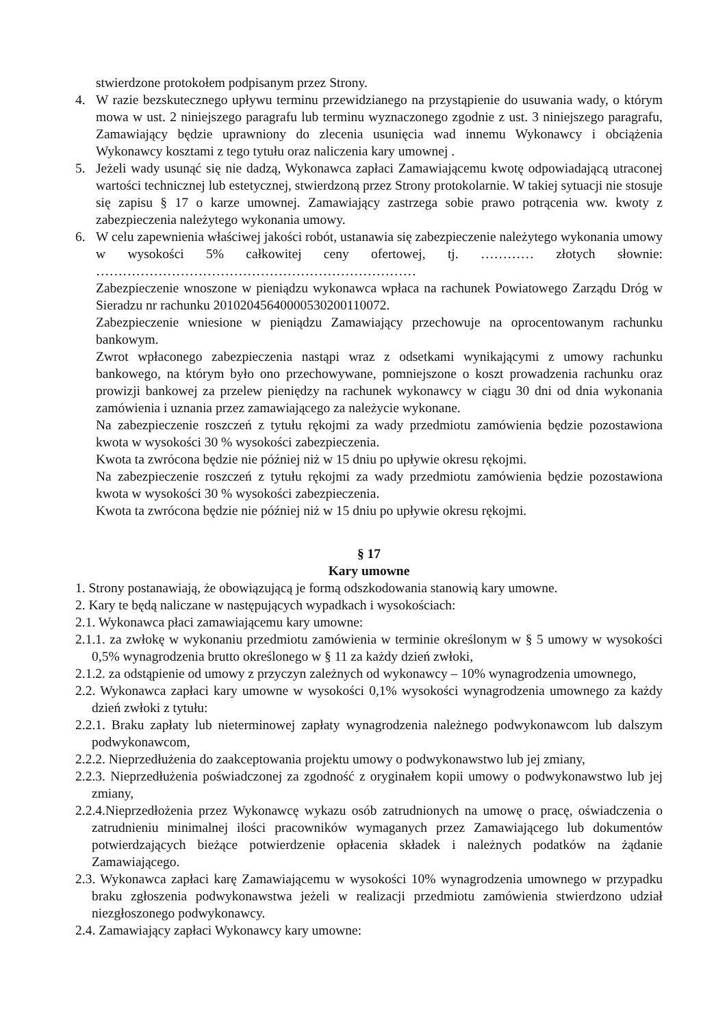stwierdzone protokołem podpisanym przez Strony.
4. W razie bezskutecznego upływu terminu przewidzianego na przystąpienie do usuwania wady, o którym mowa w ust. 2 niniejszego paragrafu lub terminu wyznaczonego zgodnie z ust. 3 niniejszego paragrafu, Zamawiający będzie uprawniony do zlecenia usunięcia wad innemu Wykonawcy i obciążenia Wykonawcy kosztami z tego tytułu oraz naliczenia kary umownej .
5. Jeżeli wady usunąć się nie dadzą, Wykonawca zapłaci Zamawiającemu kwotę odpowiadającą utraconej wartości technicznej lub estetycznej, stwierdzoną przez Strony protokolarnie. W takiej sytuacji nie stosuje się zapisu § 17 o karze umownej. Zamawiający zastrzega sobie prawo potrącenia ww. kwoty z zabezpieczenia należytego wykonania umowy.
6. W celu zapewnienia właściwej jakości robót, ustanawia się zabezpieczenie należytego wykonania umowy w wysokości 5% całkowitej ceny ofertowej, tj. ………… złotych słownie: ………………………………………………………………
Zabezpieczenie wnoszone w pieniądzu wykonawca wpłaca na rachunek Powiatowego Zarządu Dróg w Sieradzu nr rachunku 20102045640000530200110072.
Zabezpieczenie wniesione w pieniądzu Zamawiający przechowuje na oprocentowanym rachunku bankowym.
Zwrot wpłaconego zabezpieczenia nastąpi wraz z odsetkami wynikającymi z umowy rachunku bankowego, na którym było ono przechowywane, pomniejszone o koszt prowadzenia rachunku oraz prowizji bankowej za przelew pieniędzy na rachunek wykonawcy w ciągu 30 dni od dnia wykonania zamówienia i uznania przez zamawiającego za należycie wykonane.
Na zabezpieczenie roszczeń z tytułu rękojmi za wady przedmiotu zamówienia będzie pozostawiona kwota w wysokości 30 % wysokości zabezpieczenia.
Kwota ta zwrócona będzie nie później niż w 15 dniu po upływie okresu rękojmi.
Na zabezpieczenie roszczeń z tytułu rękojmi za wady przedmiotu zamówienia będzie pozostawiona kwota w wysokości 30 % wysokości zabezpieczenia.
Kwota ta zwrócona będzie nie później niż w 15 dniu po upływie okresu rękojmi.
§ 17
Kary umowne
1. Strony postanawiają, że obowiązującą je formą odszkodowania stanowią kary umowne.
2. Kary te będą naliczane w następujących wypadkach i wysokościach:
2.1. Wykonawca płaci zamawiającemu kary umowne:
2.1.1. za zwłokę w wykonaniu przedmiotu zamówienia w terminie określonym w § 5 umowy w wysokości 0,5% wynagrodzenia brutto określonego w § 11 za każdy dzień zwłoki,
2.1.2. za odstąpienie od umowy z przyczyn zależnych od wykonawcy – 10% wynagrodzenia umownego,
2.2. Wykonawca zapłaci kary umowne w wysokości 0,1% wysokości wynagrodzenia umownego za każdy dzień zwłoki z tytułu:
2.2.1. Braku zapłaty lub nieterminowej zapłaty wynagrodzenia należnego podwykonawcom lub dalszym podwykonawcom,
2.2.2. Nieprzedłużenia do zaakceptowania projektu umowy o podwykonawstwo lub jej zmiany,
2.2.3. Nieprzedłużenia poświadczonej za zgodność z oryginałem kopii umowy o podwykonawstwo lub jej zmiany,
2.2.4.Nieprzedłożenia przez Wykonawcę wykazu osób zatrudnionych na umowę o pracę, oświadczenia o zatrudnieniu minimalnej ilości pracowników wymaganych przez Zamawiającego lub dokumentów potwierdzających bieżące potwierdzenie opłacenia składek i należnych podatków na żądanie Zamawiającego.
2.3. Wykonawca zapłaci karę Zamawiającemu w wysokości 10% wynagrodzenia umownego w przypadku braku zgłoszenia podwykonawstwa jeżeli w realizacji przedmiotu zamówienia stwierdzono udział niezgłoszonego podwykonawcy.
2.4. Zamawiający zapłaci Wykonawcy kary umowne: